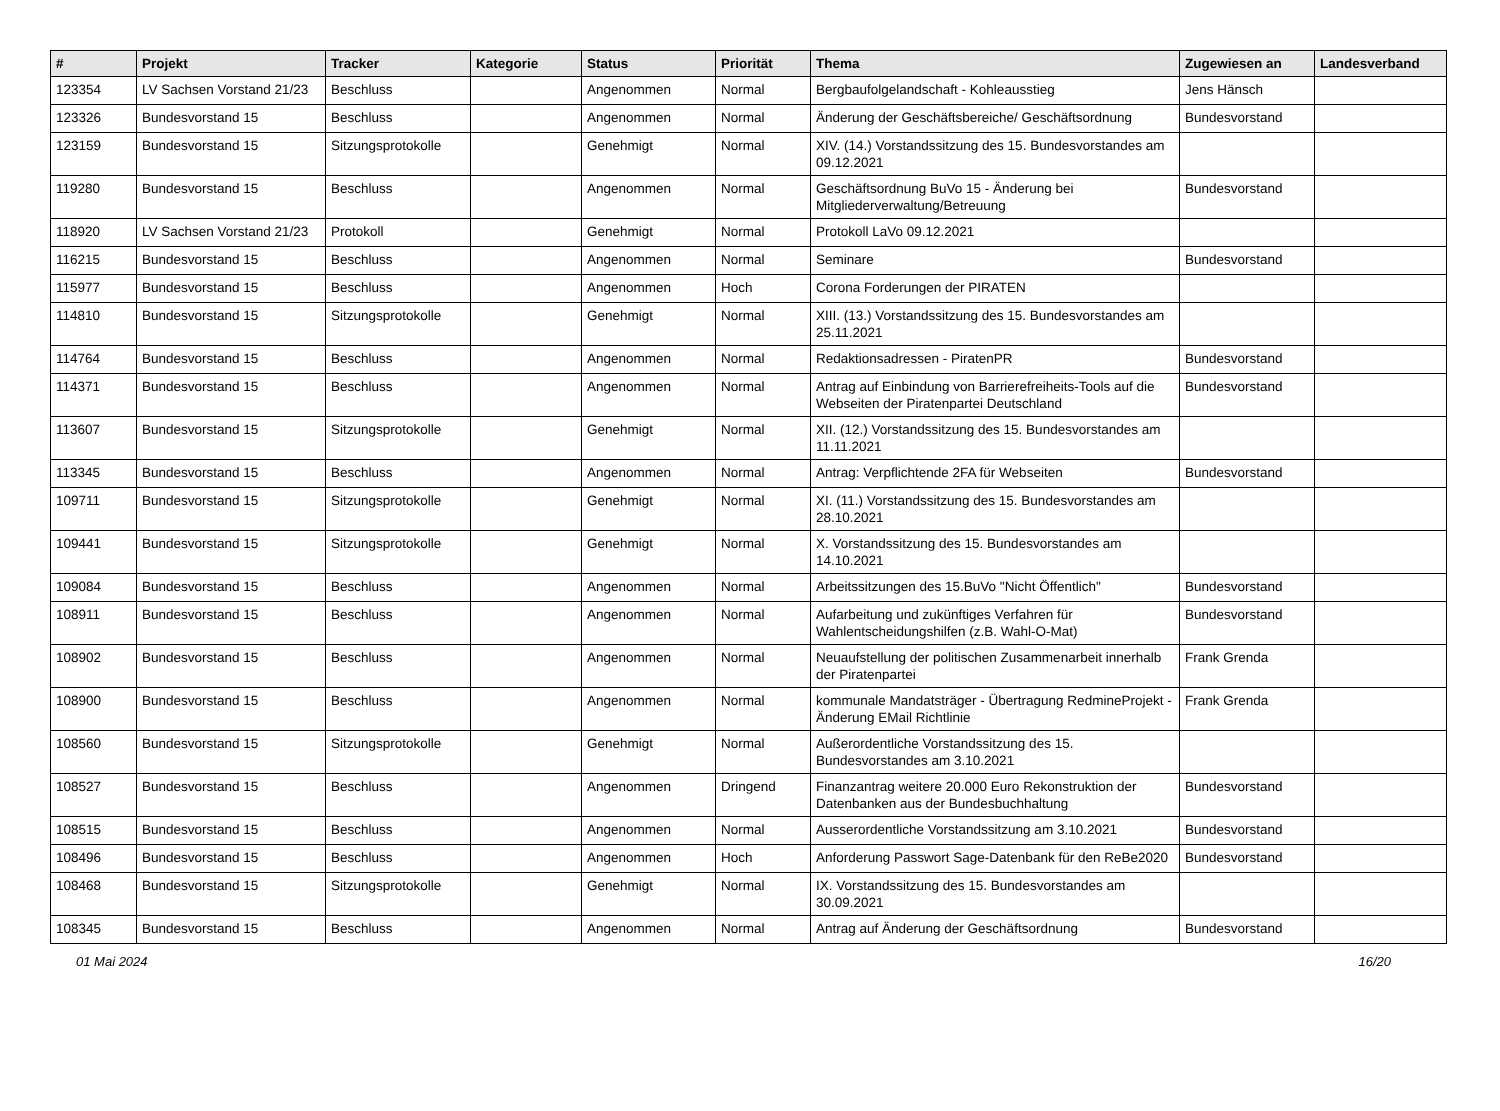| # | Projekt | Tracker | Kategorie | Status | Priorität | Thema | Zugewiesen an | Landesverband |
| --- | --- | --- | --- | --- | --- | --- | --- | --- |
| 123354 | LV Sachsen Vorstand 21/23 | Beschluss | | Angenommen | Normal | Bergbaufolgelandschaft - Kohleausstieg | Jens Hänsch | |
| 123326 | Bundesvorstand 15 | Beschluss | | Angenommen | Normal | Änderung der Geschäftsbereiche/ Geschäftsordnung | Bundesvorstand | |
| 123159 | Bundesvorstand 15 | Sitzungsprotokolle | | Genehmigt | Normal | XIV. (14.) Vorstandssitzung des 15. Bundesvorstandes am 09.12.2021 | | |
| 119280 | Bundesvorstand 15 | Beschluss | | Angenommen | Normal | Geschäftsordnung BuVo 15 - Änderung bei Mitgliederverwaltung/Betreuung | Bundesvorstand | |
| 118920 | LV Sachsen Vorstand 21/23 | Protokoll | | Genehmigt | Normal | Protokoll LaVo 09.12.2021 | | |
| 116215 | Bundesvorstand 15 | Beschluss | | Angenommen | Normal | Seminare | Bundesvorstand | |
| 115977 | Bundesvorstand 15 | Beschluss | | Angenommen | Hoch | Corona Forderungen der PIRATEN | | |
| 114810 | Bundesvorstand 15 | Sitzungsprotokolle | | Genehmigt | Normal | XIII. (13.) Vorstandssitzung des 15. Bundesvorstandes am 25.11.2021 | | |
| 114764 | Bundesvorstand 15 | Beschluss | | Angenommen | Normal | Redaktionsadressen - PiratenPR | Bundesvorstand | |
| 114371 | Bundesvorstand 15 | Beschluss | | Angenommen | Normal | Antrag auf Einbindung von Barrierefreiheits-Tools auf die Webseiten der Piratenpartei Deutschland | Bundesvorstand | |
| 113607 | Bundesvorstand 15 | Sitzungsprotokolle | | Genehmigt | Normal | XII. (12.) Vorstandssitzung des 15. Bundesvorstandes am 11.11.2021 | | |
| 113345 | Bundesvorstand 15 | Beschluss | | Angenommen | Normal | Antrag: Verpflichtende 2FA für Webseiten | Bundesvorstand | |
| 109711 | Bundesvorstand 15 | Sitzungsprotokolle | | Genehmigt | Normal | XI. (11.) Vorstandssitzung des 15. Bundesvorstandes am 28.10.2021 | | |
| 109441 | Bundesvorstand 15 | Sitzungsprotokolle | | Genehmigt | Normal | X. Vorstandssitzung des 15. Bundesvorstandes am 14.10.2021 | | |
| 109084 | Bundesvorstand 15 | Beschluss | | Angenommen | Normal | Arbeitssitzungen des 15.BuVo "Nicht Öffentlich" | Bundesvorstand | |
| 108911 | Bundesvorstand 15 | Beschluss | | Angenommen | Normal | Aufarbeitung und zukünftiges Verfahren für Wahlentscheidungshilfen (z.B. Wahl-O-Mat) | Bundesvorstand | |
| 108902 | Bundesvorstand 15 | Beschluss | | Angenommen | Normal | Neuaufstellung der politischen Zusammenarbeit innerhalb der Piratenpartei | Frank Grenda | |
| 108900 | Bundesvorstand 15 | Beschluss | | Angenommen | Normal | kommunale Mandatsträger - Übertragung RedmineProjekt - Änderung EMail Richtlinie | Frank Grenda | |
| 108560 | Bundesvorstand 15 | Sitzungsprotokolle | | Genehmigt | Normal | Außerordentliche Vorstandssitzung des 15. Bundesvorstandes am 3.10.2021 | | |
| 108527 | Bundesvorstand 15 | Beschluss | | Angenommen | Dringend | Finanzantrag weitere 20.000 Euro Rekonstruktion der Datenbanken aus der Bundesbuchhaltung | Bundesvorstand | |
| 108515 | Bundesvorstand 15 | Beschluss | | Angenommen | Normal | Ausserordentliche Vorstandssitzung am 3.10.2021 | Bundesvorstand | |
| 108496 | Bundesvorstand 15 | Beschluss | | Angenommen | Hoch | Anforderung Passwort Sage-Datenbank für den ReBe2020 | Bundesvorstand | |
| 108468 | Bundesvorstand 15 | Sitzungsprotokolle | | Genehmigt | Normal | IX. Vorstandssitzung des 15. Bundesvorstandes am 30.09.2021 | | |
| 108345 | Bundesvorstand 15 | Beschluss | | Angenommen | Normal | Antrag auf Änderung der Geschäftsordnung | Bundesvorstand | |
01 Mai 2024 16/20